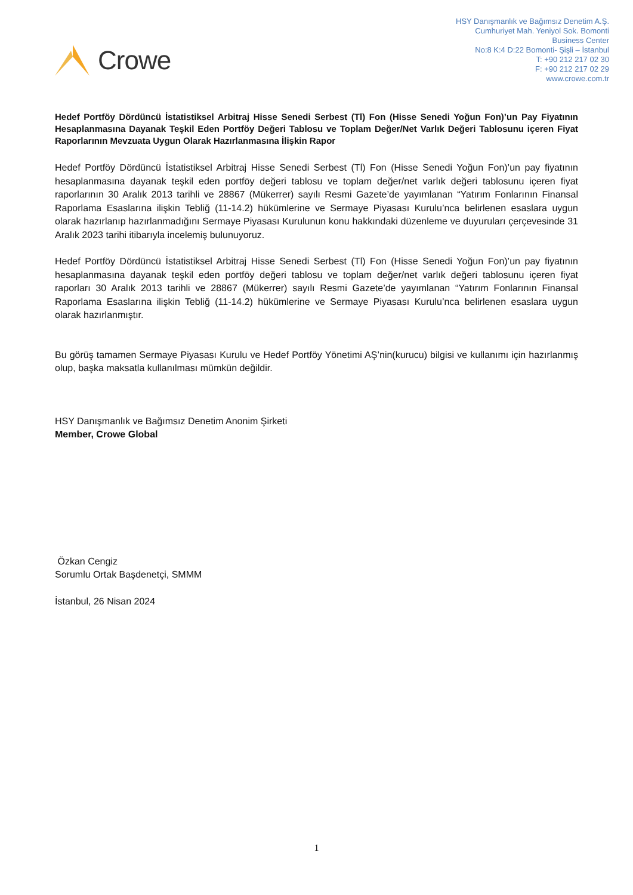Crowe
HSY Danışmanlık ve Bağımsız Denetim A.Ş.
Cumhuriyet Mah. Yeniyol Sok. Bomonti
Business Center
No:8 K:4 D:22 Bomonti- Şişli – İstanbul
T: +90 212 217 02 30
F: +90 212 217 02 29
www.crowe.com.tr
Hedef Portföy Dördüncü İstatistiksel Arbitraj Hisse Senedi Serbest (Tl) Fon (Hisse Senedi Yoğun Fon)’un Pay Fiyatının Hesaplanmasına Dayanak Teşkil Eden Portföy Değeri Tablosu ve Toplam Değer/Net Varlık Değeri Tablosunu içeren Fiyat Raporlarının Mevzuata Uygun Olarak Hazırlanmasına İlişkin Rapor
Hedef Portföy Dördüncü İstatistiksel Arbitraj Hisse Senedi Serbest (Tl) Fon (Hisse Senedi Yoğun Fon)’un pay fiyatının hesaplanmasına dayanak teşkil eden portföy değeri tablosu ve toplam değer/net varlık değeri tablosunu içeren fiyat raporlarının 30 Aralık 2013 tarihli ve 28867 (Mükerrer) sayılı Resmi Gazete’de yayımlanan “Yatırım Fonlarının Finansal Raporlama Esaslarına ilişkin Tebliğ (11-14.2) hükümlerine ve Sermaye Piyasası Kurulu’nca belirlenen esaslara uygun olarak hazırlanıp hazırlanmadığını Sermaye Piyasası Kurulunun konu hakkındaki düzenleme ve duyuruları çerçevesinde 31 Aralık 2023 tarihi itibarıyla incelemiş bulunuyoruz.
Hedef Portföy Dördüncü İstatistiksel Arbitraj Hisse Senedi Serbest (Tl) Fon (Hisse Senedi Yoğun Fon)’un pay fiyatının hesaplanmasına dayanak teşkil eden portföy değeri tablosu ve toplam değer/net varlık değeri tablosunu içeren fiyat raporları 30 Aralık 2013 tarihli ve 28867 (Mükerrer) sayılı Resmi Gazete’de yayımlanan “Yatırım Fonlarının Finansal Raporlama Esaslarına ilişkin Tebliğ (11-14.2) hükümlerine ve Sermaye Piyasası Kurulu’nca belirlenen esaslara uygun olarak hazırlanmıştır.
Bu görüş tamamen Sermaye Piyasası Kurulu ve Hedef Portföy Yönetimi AŞ’nin(kurucu) bilgisi ve kullanımı için hazırlanmış olup, başka maksatla kullanılması mümkün değildir.
HSY Danışmanlık ve Bağımsız Denetim Anonim Şirketi
Member, Crowe Global
Özkan Cengiz
Sorumlu Ortak Başdenetçi, SMMM
İstanbul, 26 Nisan 2024
1